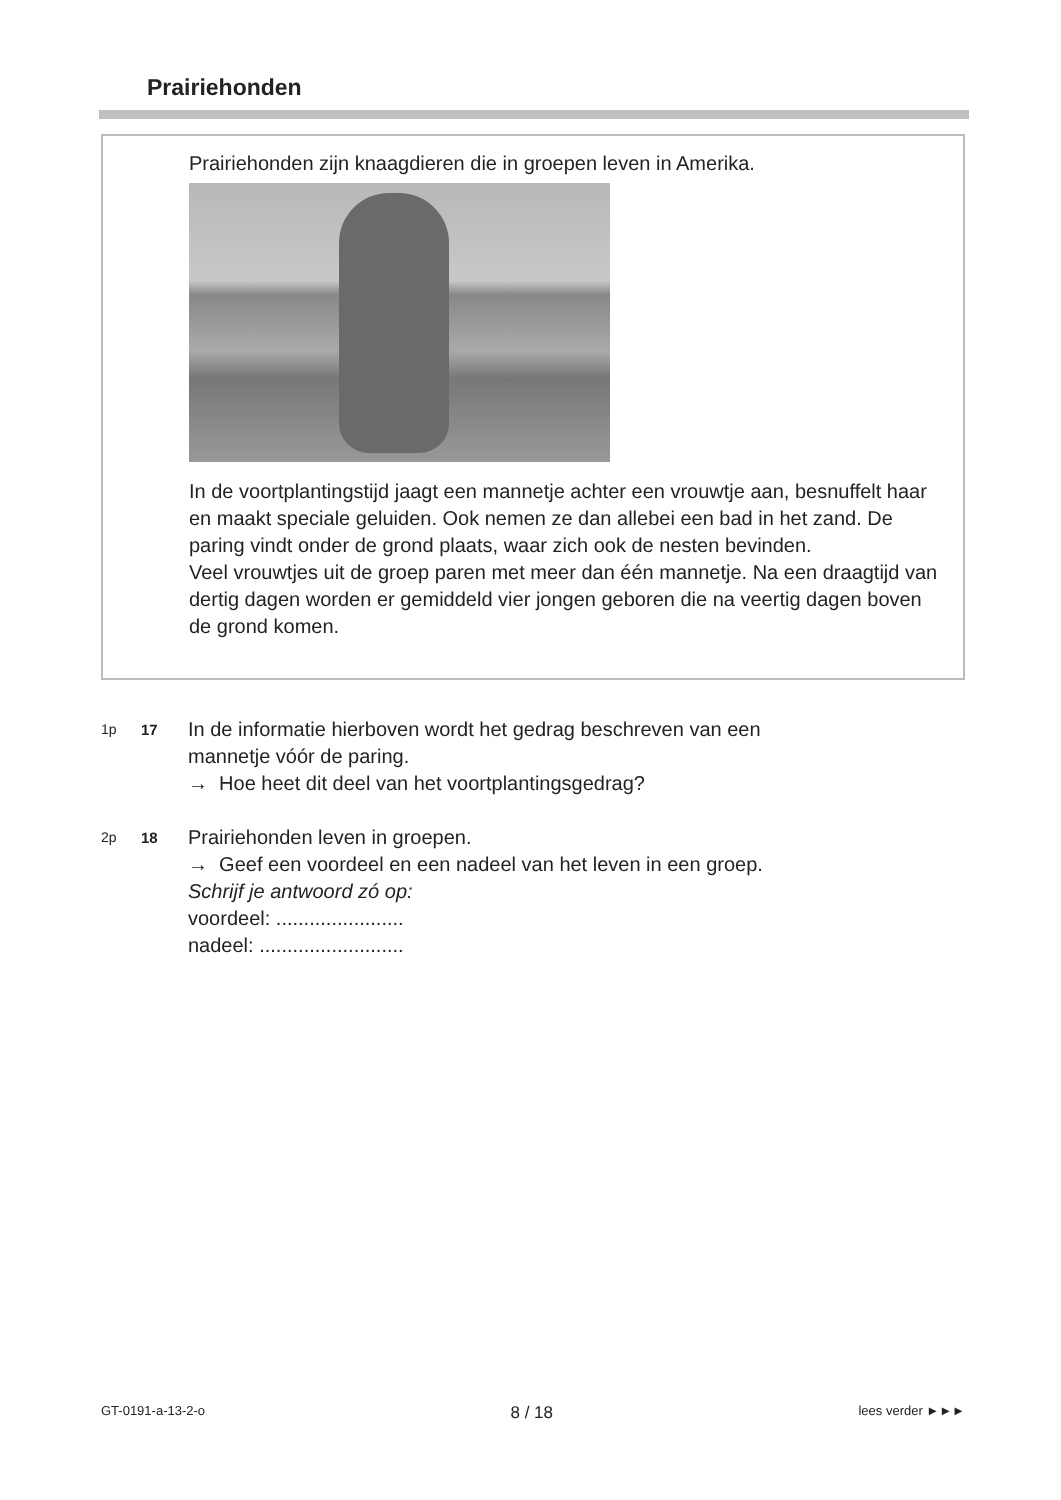Prairiehonden
Prairiehonden zijn knaagdieren die in groepen leven in Amerika.
In de voortplantingstijd jaagt een mannetje achter een vrouwtje aan, besnuffelt haar en maakt speciale geluiden. Ook nemen ze dan allebei een bad in het zand. De paring vindt onder de grond plaats, waar zich ook de nesten bevinden.
Veel vrouwtjes uit de groep paren met meer dan één mannetje. Na een draagtijd van dertig dagen worden er gemiddeld vier jongen geboren die na veertig dagen boven de grond komen.
1p 17 In de informatie hierboven wordt het gedrag beschreven van een
mannetje vóór de paring.
→ Hoe heet dit deel van het voortplantingsgedrag?
2p 18 Prairiehonden leven in groepen.
→ Geef een voordeel en een nadeel van het leven in een groep.
Schrijf je antwoord zó op:
voordeel: .......................
nadeel: ..........................
GT-0191-a-13-2-o 8 / 18 lees verder ►►►